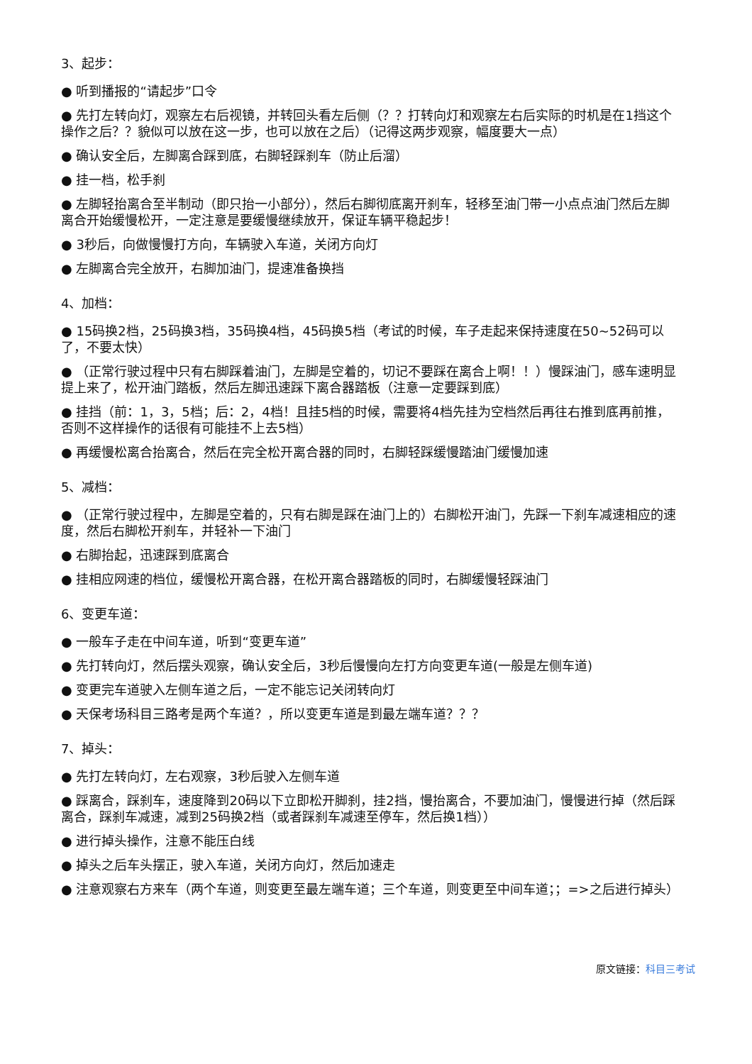3、起步：
● 听到播报的“请起步”口令
● 先打左转向灯，观察左右后视镜，并转回头看左后侧（？？打转向灯和观察左右后实际的时机是在1挡这个操作之后？？貌似可以放在这一步，也可以放在之后）（记得这两步观察，幅度要大一点）
● 确认安全后，左脚离合踩到底，右脚轻踩刹车（防止后溜）
● 挂一档，松手刹
● 左脚轻抬离合至半制动（即只抬一小部分），然后右脚彻底离开刹车，轻移至油门带一小点点油门然后左脚离合开始缓慢松开，一定注意是要缓慢继续放开，保证车辆平稳起步！
● 3秒后，向做慢慢打方向，车辆驶入车道，关闭方向灯
● 左脚离合完全放开，右脚加油门，提速准备换挡
4、加档：
● 15码换2档，25码换3档，35码换4档，45码换5档（考试的时候，车子走起来保持速度在50~52码可以了，不要太快）
● （正常行驶过程中只有右脚踩着油门，左脚是空着的，切记不要踩在离合上啊！！）慢踩油门，感车速明显提上来了，松开油门踏板，然后左脚迅速踩下离合器踏板（注意一定要踩到底）
● 挂挡（前：1，3，5档；后：2，4档！且挂5档的时候，需要将4档先挂为空档然后再往右推到底再前推，否则不这样操作的话很有可能挂不上去5档）
● 再缓慢松离合抬离合，然后在完全松开离合器的同时，右脚轻踩缓慢踏油门缓慢加速
5、减档：
● （正常行驶过程中，左脚是空着的，只有右脚是踩在油门上的）右脚松开油门，先踩一下刹车减速相应的速度，然后右脚松开刹车，并轻补一下油门
● 右脚抬起，迅速踩到底离合
● 挂相应网速的档位，缓慢松开离合器，在松开离合器踏板的同时，右脚缓慢轻踩油门
6、变更车道：
● 一般车子走在中间车道，听到“变更车道”
● 先打转向灯，然后摆头观察，确认安全后，3秒后慢慢向左打方向变更车道(一般是左侧车道)
● 变更完车道驶入左侧车道之后，一定不能忘记关闭转向灯
● 天保考场科目三路考是两个车道？，所以变更车道是到最左端车道？？？
7、掉头：
● 先打左转向灯，左右观察，3秒后驶入左侧车道
● 踩离合，踩刹车，速度降到20码以下立即松开脚刹，挂2挡，慢抬离合，不要加油门，慢慢进行掉（然后踩离合，踩刹车减速，减到25码换2档（或者踩刹车减速至停车，然后换1档））
● 进行掉头操作，注意不能压白线
● 掉头之后车头摆正，驶入车道，关闭方向灯，然后加速走
● 注意观察右方来车（两个车道，则变更至最左端车道；三个车道，则变更至中间车道；；=>之后进行掉头）
原文链接：科目三考试